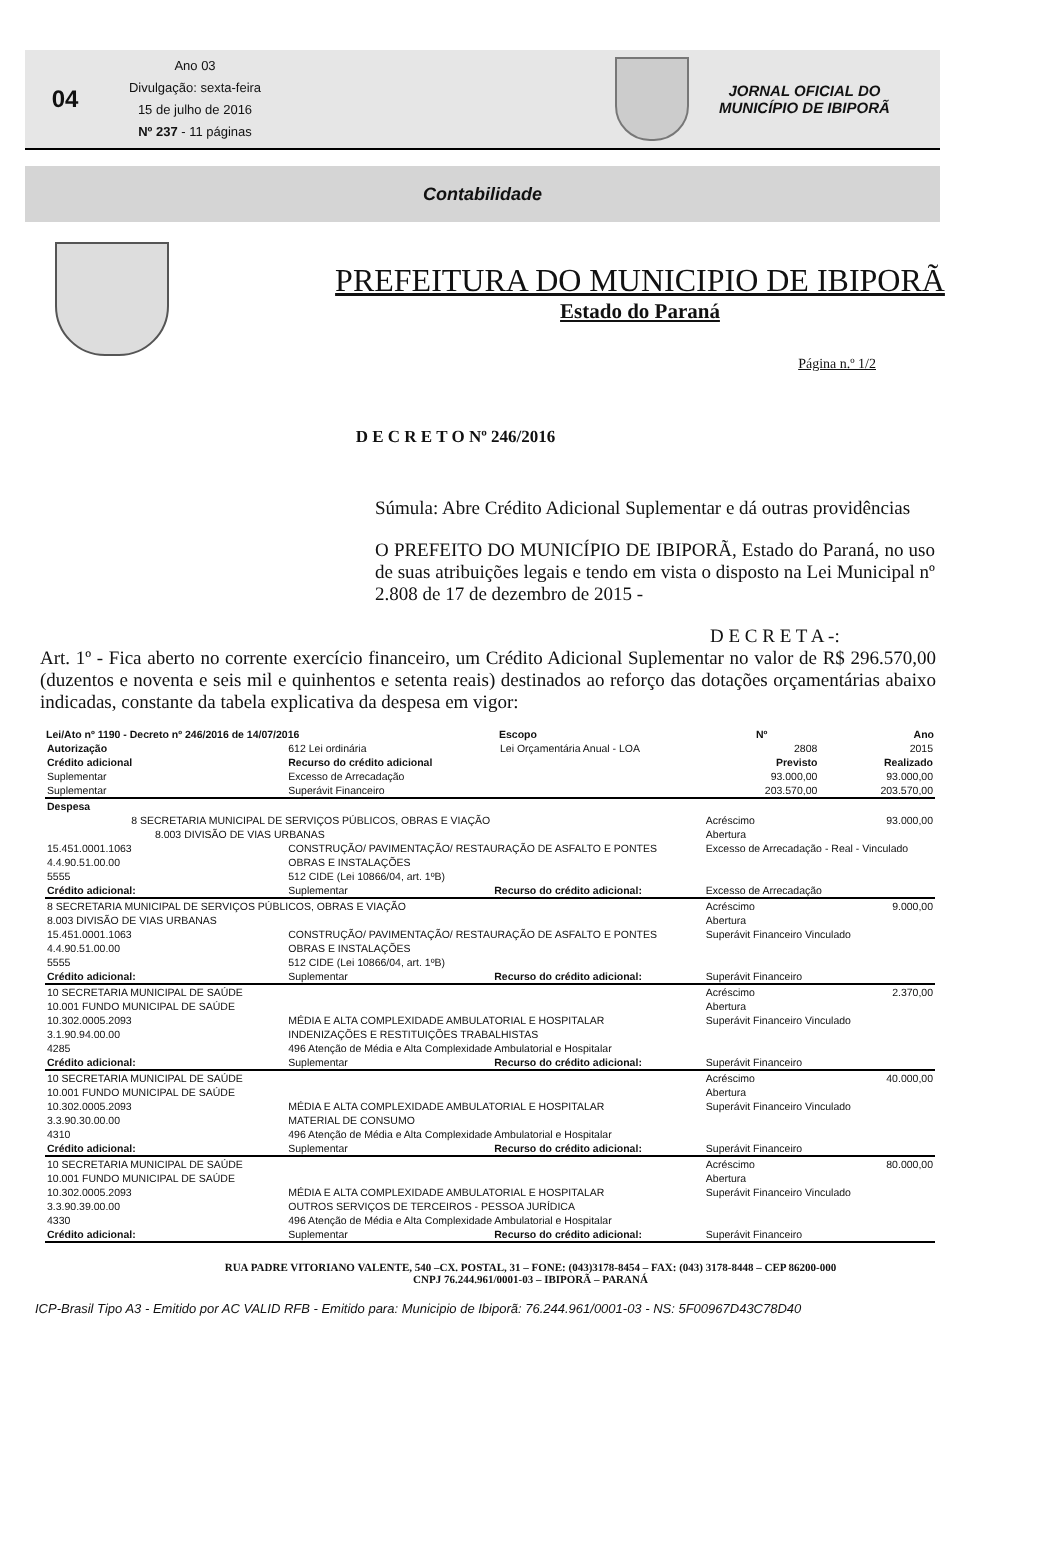04
Ano 03
Divulgação: sexta-feira
15 de julho de 2016
Nº 237 - 11 páginas
JORNAL OFICIAL DO
MUNICÍPIO DE IBIPORÃ
Contabilidade
PREFEITURA DO MUNICIPIO DE IBIPORÃ
Estado do Paraná
Página n.º 1/2
D E C R E T O Nº 246/2016
Súmula: Abre Crédito Adicional Suplementar e dá outras providências
O PREFEITO DO MUNICÍPIO DE IBIPORÃ, Estado do Paraná, no uso de suas atribuições legais e tendo em vista o disposto na Lei Municipal nº 2.808 de 17 de dezembro de 2015 -
D E C R E T A -:
Art. 1º - Fica aberto no corrente exercício financeiro, um Crédito Adicional Suplementar no valor de R$ 296.570,00 (duzentos e noventa e seis mil e quinhentos e setenta reais) destinados ao reforço das dotações orçamentárias abaixo indicadas, constante da tabela explicativa da despesa em vigor:
| Lei/Ato nº 1190 - Decreto nº 246/2016 de 14/07/2016 | | | Escopo | Nº | Ano |
| --- | --- | --- | --- | --- | --- |
| Autorização | 612 Lei ordinária | | Lei Orçamentária Anual - LOA | 2808 | 2015 |
| Crédito adicional | Recurso do crédito adicional | | | Previsto | Realizado |
| Suplementar | Excesso de Arrecadação | | | 93.000,00 | 93.000,00 |
| Suplementar | Superávit Financeiro | | | 203.570,00 | 203.570,00 |
| Despesa | | | | | |
| 8 SECRETARIA MUNICIPAL DE SERVIÇOS PÚBLICOS, OBRAS E VIAÇÃO | | | | Acréscimo | 93.000,00 |
| 8.003 DIVISÃO DE VIAS URBANAS | | | | Abertura | |
| 15.451.0001.1063 | CONSTRUÇÃO/ PAVIMENTAÇÃO/ RESTAURAÇÃO DE ASFALTO E PONTES | | | Excesso de Arrecadação - Real - Vinculado | |
| 4.4.90.51.00.00 | OBRAS E INSTALAÇÕES | | | | |
| 5555 | 512 CIDE (Lei 10866/04, art. 1ºB) | | | | |
| Crédito adicional: | Suplementar | Recurso do crédito adicional: | | Excesso de Arrecadação | |
| 8 SECRETARIA MUNICIPAL DE SERVIÇOS PÚBLICOS, OBRAS E VIAÇÃO | | | | Acréscimo | 9.000,00 |
| 8.003 DIVISÃO DE VIAS URBANAS | | | | Abertura | |
| 15.451.0001.1063 | CONSTRUÇÃO/ PAVIMENTAÇÃO/ RESTAURAÇÃO DE ASFALTO E PONTES | | | Superávit Financeiro Vinculado | |
| 4.4.90.51.00.00 | OBRAS E INSTALAÇÕES | | | | |
| 5555 | 512 CIDE (Lei 10866/04, art. 1ºB) | | | | |
| Crédito adicional: | Suplementar | Recurso do crédito adicional: | | Superávit Financeiro | |
| 10 SECRETARIA MUNICIPAL DE SAÚDE | | | | Acréscimo | 2.370,00 |
| 10.001 FUNDO MUNICIPAL DE SAÚDE | | | | Abertura | |
| 10.302.0005.2093 | MÉDIA E ALTA COMPLEXIDADE AMBULATORIAL E HOSPITALAR | | | Superávit Financeiro Vinculado | |
| 3.1.90.94.00.00 | INDENIZAÇÕES E RESTITUIÇÕES TRABALHISTAS | | | | |
| 4285 | 496 Atenção de Média e Alta Complexidade Ambulatorial e Hospitalar | | | | |
| Crédito adicional: | Suplementar | Recurso do crédito adicional: | | Superávit Financeiro | |
| 10 SECRETARIA MUNICIPAL DE SAÚDE | | | | Acréscimo | 40.000,00 |
| 10.001 FUNDO MUNICIPAL DE SAÚDE | | | | Abertura | |
| 10.302.0005.2093 | MÉDIA E ALTA COMPLEXIDADE AMBULATORIAL E HOSPITALAR | | | Superávit Financeiro Vinculado | |
| 3.3.90.30.00.00 | MATERIAL DE CONSUMO | | | | |
| 4310 | 496 Atenção de Média e Alta Complexidade Ambulatorial e Hospitalar | | | | |
| Crédito adicional: | Suplementar | Recurso do crédito adicional: | | Superávit Financeiro | |
| 10 SECRETARIA MUNICIPAL DE SAÚDE | | | | Acréscimo | 80.000,00 |
| 10.001 FUNDO MUNICIPAL DE SAÚDE | | | | Abertura | |
| 10.302.0005.2093 | MÉDIA E ALTA COMPLEXIDADE AMBULATORIAL E HOSPITALAR | | | Superávit Financeiro Vinculado | |
| 3.3.90.39.00.00 | OUTROS SERVIÇOS DE TERCEIROS - PESSOA JURÍDICA | | | | |
| 4330 | 496 Atenção de Média e Alta Complexidade Ambulatorial e Hospitalar | | | | |
| Crédito adicional: | Suplementar | Recurso do crédito adicional: | | Superávit Financeiro | |
RUA PADRE VITORIANO VALENTE, 540 –CX. POSTAL, 31 – FONE: (043)3178-8454 – FAX: (043) 3178-8448 – CEP 86200-000
CNPJ 76.244.961/0001-03 – IBIPORÃ – PARANÁ
ICP-Brasil Tipo A3 - Emitido por AC VALID RFB - Emitido para: Municipio de Ibiporã: 76.244.961/0001-03 - NS: 5F00967D43C78D40